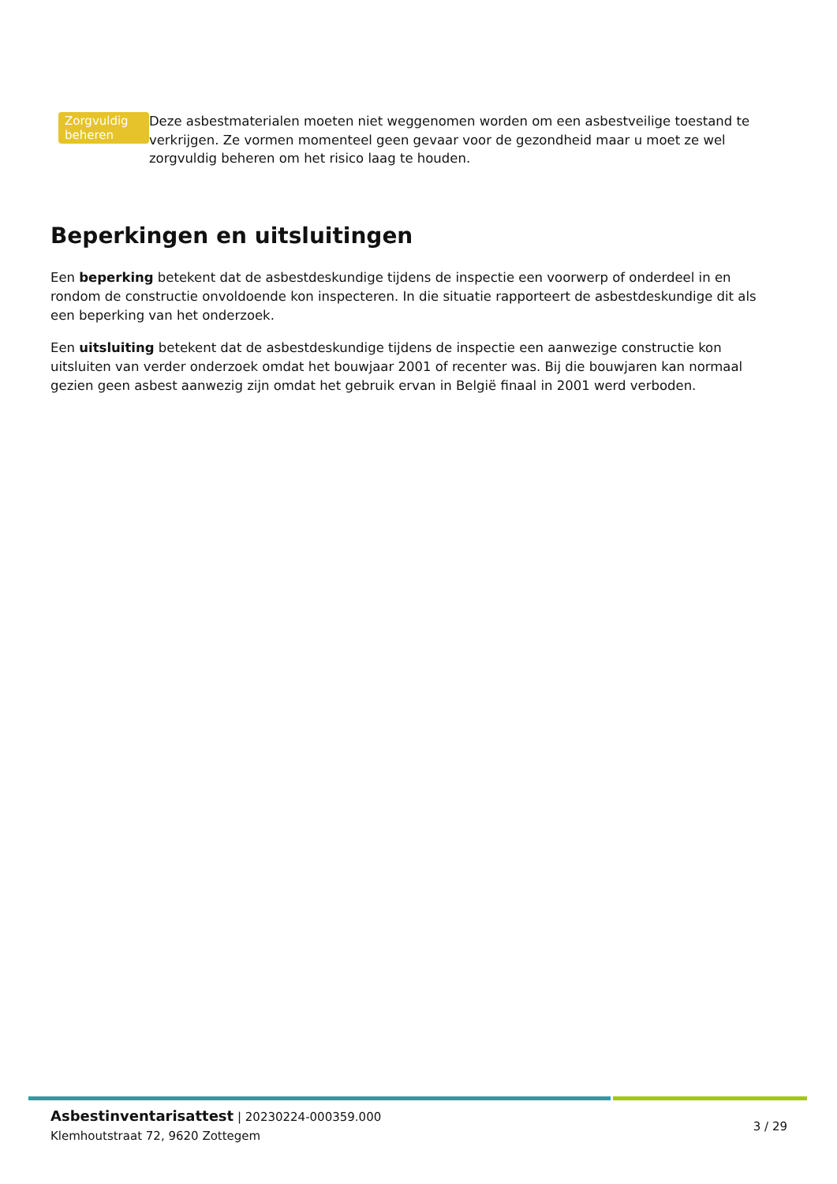Zorgvuldig beheren
Deze asbestmaterialen moeten niet weggenomen worden om een asbestveilige toestand te verkrijgen. Ze vormen momenteel geen gevaar voor de gezondheid maar u moet ze wel zorgvuldig beheren om het risico laag te houden.
Beperkingen en uitsluitingen
Een beperking betekent dat de asbestdeskundige tijdens de inspectie een voorwerp of onderdeel in en rondom de constructie onvoldoende kon inspecteren. In die situatie rapporteert de asbestdeskundige dit als een beperking van het onderzoek.
Een uitsluiting betekent dat de asbestdeskundige tijdens de inspectie een aanwezige constructie kon uitsluiten van verder onderzoek omdat het bouwjaar 2001 of recenter was. Bij die bouwjaren kan normaal gezien geen asbest aanwezig zijn omdat het gebruik ervan in België finaal in 2001 werd verboden.
Asbestinventarisattest | 20230224-000359.000
Klemhoutstraat 72, 9620 Zottegem
3 / 29